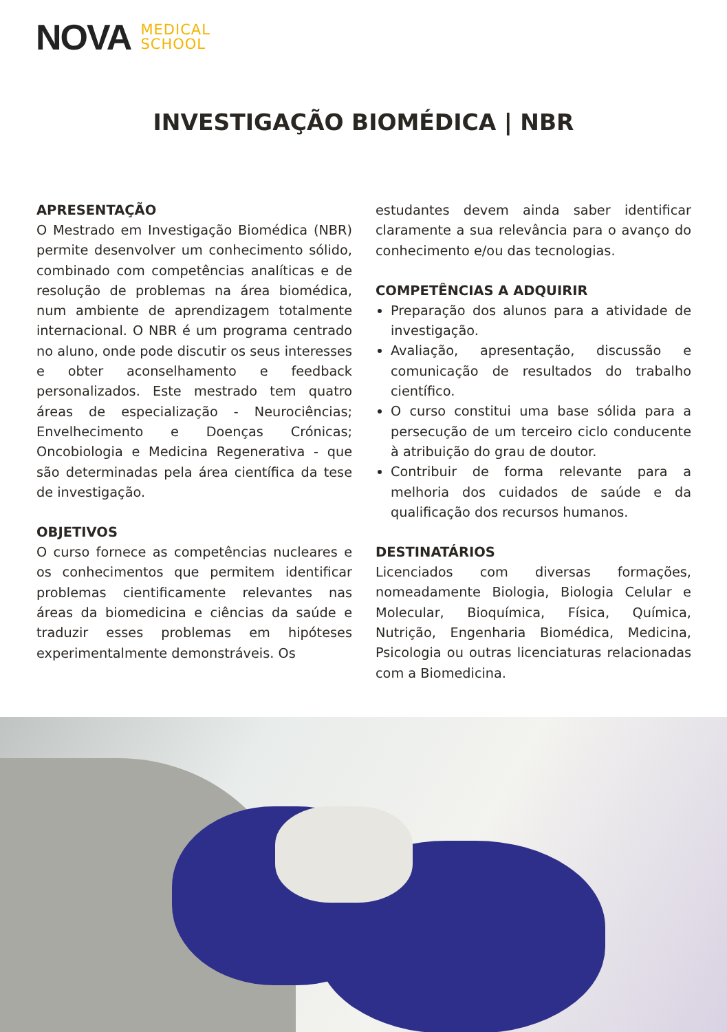NOVA MEDICAL
SCHOOL
INVESTIGAÇÃO BIOMÉDICA | NBR
APRESENTAÇÃO
O Mestrado em Investigação Biomédica (NBR) permite desenvolver um conhecimento sólido, combinado com competências analíticas e de resolução de problemas na área biomédica, num ambiente de aprendizagem totalmente internacional. O NBR é um programa centrado no aluno, onde pode discutir os seus interesses e obter aconselhamento e feedback personalizados. Este mestrado tem quatro áreas de especialização - Neurociências; Envelhecimento e Doenças Crónicas; Oncobiologia e Medicina Regenerativa - que são determinadas pela área científica da tese de investigação.
OBJETIVOS
O curso fornece as competências nucleares e os conhecimentos que permitem identificar problemas cientificamente relevantes nas áreas da biomedicina e ciências da saúde e traduzir esses problemas em hipóteses experimentalmente demonstráveis. Os
estudantes devem ainda saber identificar claramente a sua relevância para o avanço do conhecimento e/ou das tecnologias.
COMPETÊNCIAS A ADQUIRIR
Preparação dos alunos para a atividade de investigação.
Avaliação, apresentação, discussão e comunicação de resultados do trabalho científico.
O curso constitui uma base sólida para a persecução de um terceiro ciclo conducente à atribuição do grau de doutor.
Contribuir de forma relevante para a melhoria dos cuidados de saúde e da qualificação dos recursos humanos.
DESTINATÁRIOS
Licenciados com diversas formações, nomeadamente Biologia, Biologia Celular e Molecular, Bioquímica, Física, Química, Nutrição, Engenharia Biomédica, Medicina, Psicologia ou outras licenciaturas relacionadas com a Biomedicina.